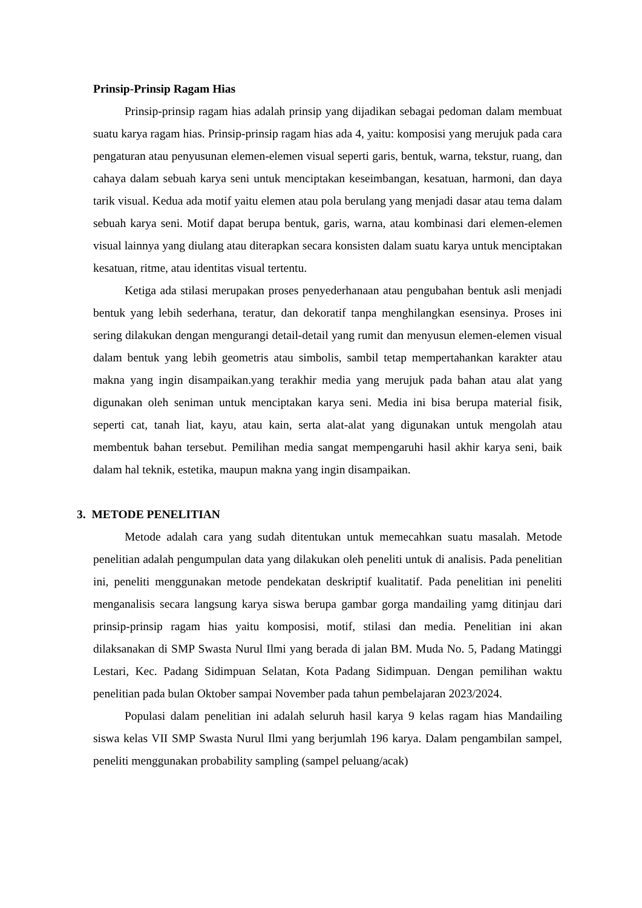Prinsip-Prinsip Ragam Hias
Prinsip-prinsip ragam hias adalah prinsip yang dijadikan sebagai pedoman dalam membuat suatu karya ragam hias. Prinsip-prinsip ragam hias ada 4, yaitu: komposisi yang merujuk pada cara pengaturan atau penyusunan elemen-elemen visual seperti garis, bentuk, warna, tekstur, ruang, dan cahaya dalam sebuah karya seni untuk menciptakan keseimbangan, kesatuan, harmoni, dan daya tarik visual. Kedua ada motif yaitu elemen atau pola berulang yang menjadi dasar atau tema dalam sebuah karya seni. Motif dapat berupa bentuk, garis, warna, atau kombinasi dari elemen-elemen visual lainnya yang diulang atau diterapkan secara konsisten dalam suatu karya untuk menciptakan kesatuan, ritme, atau identitas visual tertentu.
Ketiga ada stilasi merupakan proses penyederhanaan atau pengubahan bentuk asli menjadi bentuk yang lebih sederhana, teratur, dan dekoratif tanpa menghilangkan esensinya. Proses ini sering dilakukan dengan mengurangi detail-detail yang rumit dan menyusun elemen-elemen visual dalam bentuk yang lebih geometris atau simbolis, sambil tetap mempertahankan karakter atau makna yang ingin disampaikan.yang terakhir media yang merujuk pada bahan atau alat yang digunakan oleh seniman untuk menciptakan karya seni. Media ini bisa berupa material fisik, seperti cat, tanah liat, kayu, atau kain, serta alat-alat yang digunakan untuk mengolah atau membentuk bahan tersebut. Pemilihan media sangat mempengaruhi hasil akhir karya seni, baik dalam hal teknik, estetika, maupun makna yang ingin disampaikan.
3. METODE PENELITIAN
Metode adalah cara yang sudah ditentukan untuk memecahkan suatu masalah. Metode penelitian adalah pengumpulan data yang dilakukan oleh peneliti untuk di analisis. Pada penelitian ini, peneliti menggunakan metode pendekatan deskriptif kualitatif. Pada penelitian ini peneliti menganalisis secara langsung karya siswa berupa gambar gorga mandailing yamg ditinjau dari prinsip-prinsip ragam hias yaitu komposisi, motif, stilasi dan media. Penelitian ini akan dilaksanakan di SMP Swasta Nurul Ilmi yang berada di jalan BM. Muda No. 5, Padang Matinggi Lestari, Kec. Padang Sidimpuan Selatan, Kota Padang Sidimpuan. Dengan pemilihan waktu penelitian pada bulan Oktober sampai November pada tahun pembelajaran 2023/2024.
Populasi dalam penelitian ini adalah seluruh hasil karya 9 kelas ragam hias Mandailing siswa kelas VII SMP Swasta Nurul Ilmi yang berjumlah 196 karya. Dalam pengambilan sampel, peneliti menggunakan probability sampling (sampel peluang/acak)